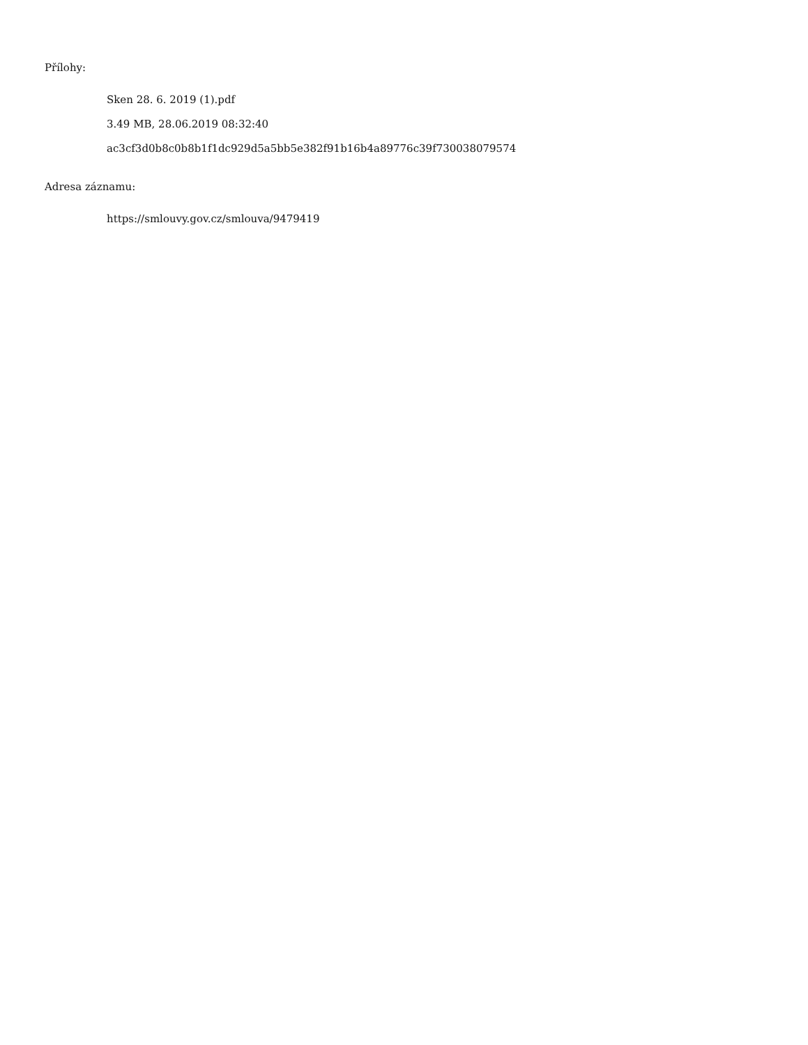Přílohy:
Sken 28. 6. 2019 (1).pdf
3.49 MB, 28.06.2019 08:32:40
ac3cf3d0b8c0b8b1f1dc929d5a5bb5e382f91b16b4a89776c39f730038079574
Adresa záznamu:
https://smlouvy.gov.cz/smlouva/9479419